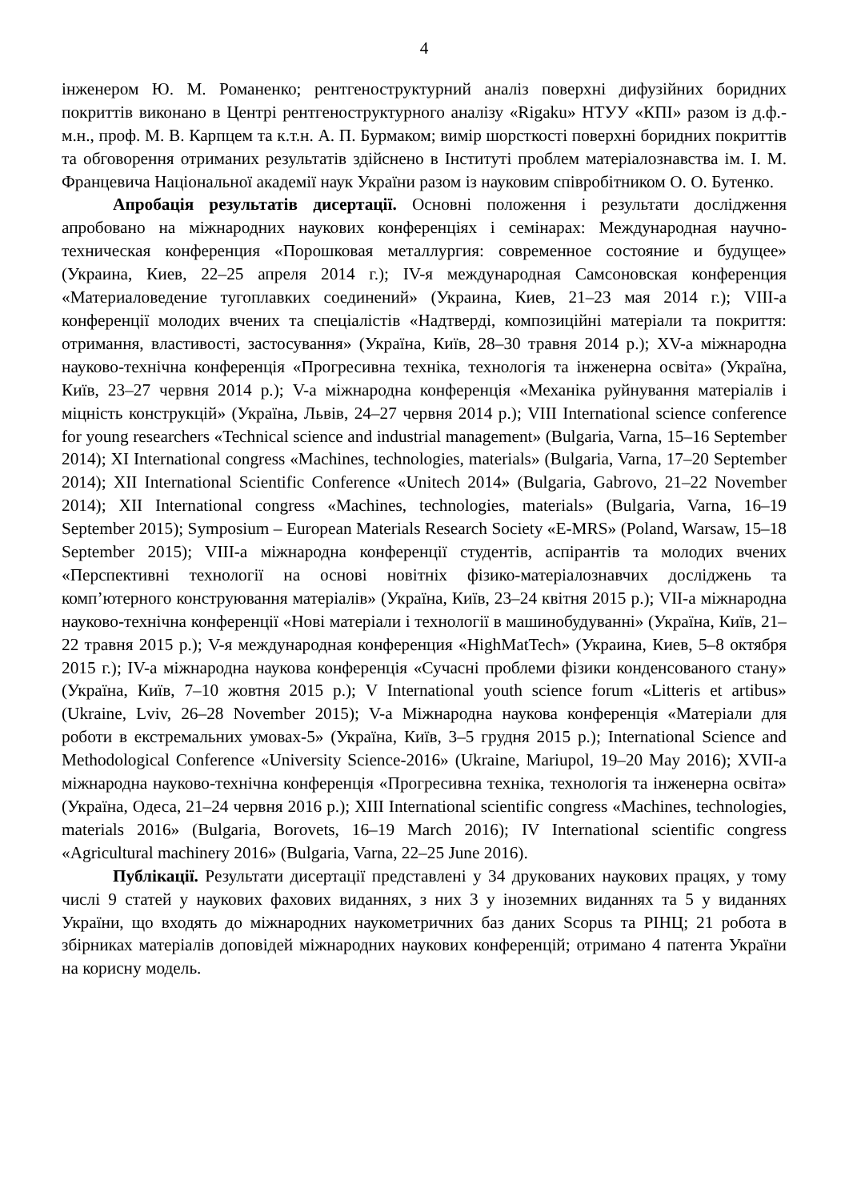4
інженером Ю. М. Романенко; рентгеноструктурний аналіз поверхні дифузійних боридних покриттів виконано в Центрі рентгеноструктурного аналізу «Rigaku» НТУУ «КПІ» разом із д.ф.-м.н., проф. М. В. Карпцем та к.т.н. А. П. Бурмаком; вимір шорсткості поверхні боридних покриттів та обговорення отриманих результатів здійснено в Інституті проблем матеріалознавства ім. І. М. Францевича Національної академії наук України разом із науковим співробітником О. О. Бутенко.
Апробація результатів дисертації. Основні положення і результати дослідження апробовано на міжнародних наукових конференціях і семінарах: Международная научно-техническая конференция «Порошковая металлургия: современное состояние и будущее» (Украина, Киев, 22–25 апреля 2014 г.); IV-я международная Самсоновская конференция «Материаловедение тугоплавких соединений» (Украина, Киев, 21–23 мая 2014 г.); VIII-а конференції молодих вчених та спеціалістів «Надтверді, композиційні матеріали та покриття: отримання, властивості, застосування» (Україна, Київ, 28–30 травня 2014 р.); XV-а міжнародна науково-технічна конференція «Прогресивна техніка, технологія та інженерна освіта» (Україна, Київ, 23–27 червня 2014 р.); V-а міжнародна конференція «Механіка руйнування матеріалів і міцність конструкцій» (Україна, Львів, 24–27 червня 2014 р.); VIII International science conference for young researchers «Technical science and industrial management» (Bulgaria, Varna, 15–16 September 2014); XI International congress «Machines, technologies, materials» (Bulgaria, Varna, 17–20 September 2014); XII International Scientific Conference «Unitech 2014» (Bulgaria, Gabrovo, 21–22 November 2014); XII International congress «Machines, technologies, materials» (Bulgaria, Varna, 16–19 September 2015); Symposium – European Materials Research Society «E-MRS» (Poland, Warsaw, 15–18 September 2015); VIII-а міжнародна конференції студентів, аспірантів та молодих вчених «Перспективні технології на основі новітніх фізико-матеріалознавчих досліджень та комп’ютерного конструювання матеріалів» (Україна, Київ, 23–24 квітня 2015 р.); VII-а міжнародна науково-технічна конференції «Нові матеріали і технології в машинобудуванні» (Україна, Київ, 21–22 травня 2015 р.); V-я международная конференция «HighMatTech» (Украина, Киев, 5–8 октября 2015 г.); IV-а міжнародна наукова конференція «Сучасні проблеми фізики конденсованого стану» (Україна, Київ, 7–10 жовтня 2015 р.); V International youth science forum «Litteris et artibus» (Ukraine, Lviv, 26–28 November 2015); V-а Міжнародна наукова конференція «Матеріали для роботи в екстремальних умовах-5» (Україна, Київ, 3–5 грудня 2015 р.); International Science and Methodological Conference «University Science-2016» (Ukraine, Mariupol, 19–20 May 2016); XVII-а міжнародна науково-технічна конференція «Прогресивна техніка, технологія та інженерна освіта» (Україна, Одеса, 21–24 червня 2016 р.); XIII International scientific congress «Machines, technologies, materials 2016» (Bulgaria, Borovets, 16–19 March 2016); IV International scientific congress «Agricultural machinery 2016» (Bulgaria, Varna, 22–25 June 2016).
Публікації. Результати дисертації представлені у 34 друкованих наукових працях, у тому числі 9 статей у наукових фахових виданнях, з них 3 у іноземних виданнях та 5 у виданнях України, що входять до міжнародних наукометричних баз даних Scopus та РІНЦ; 21 робота в збірниках матеріалів доповідей міжнародних наукових конференцій; отримано 4 патента України на корисну модель.